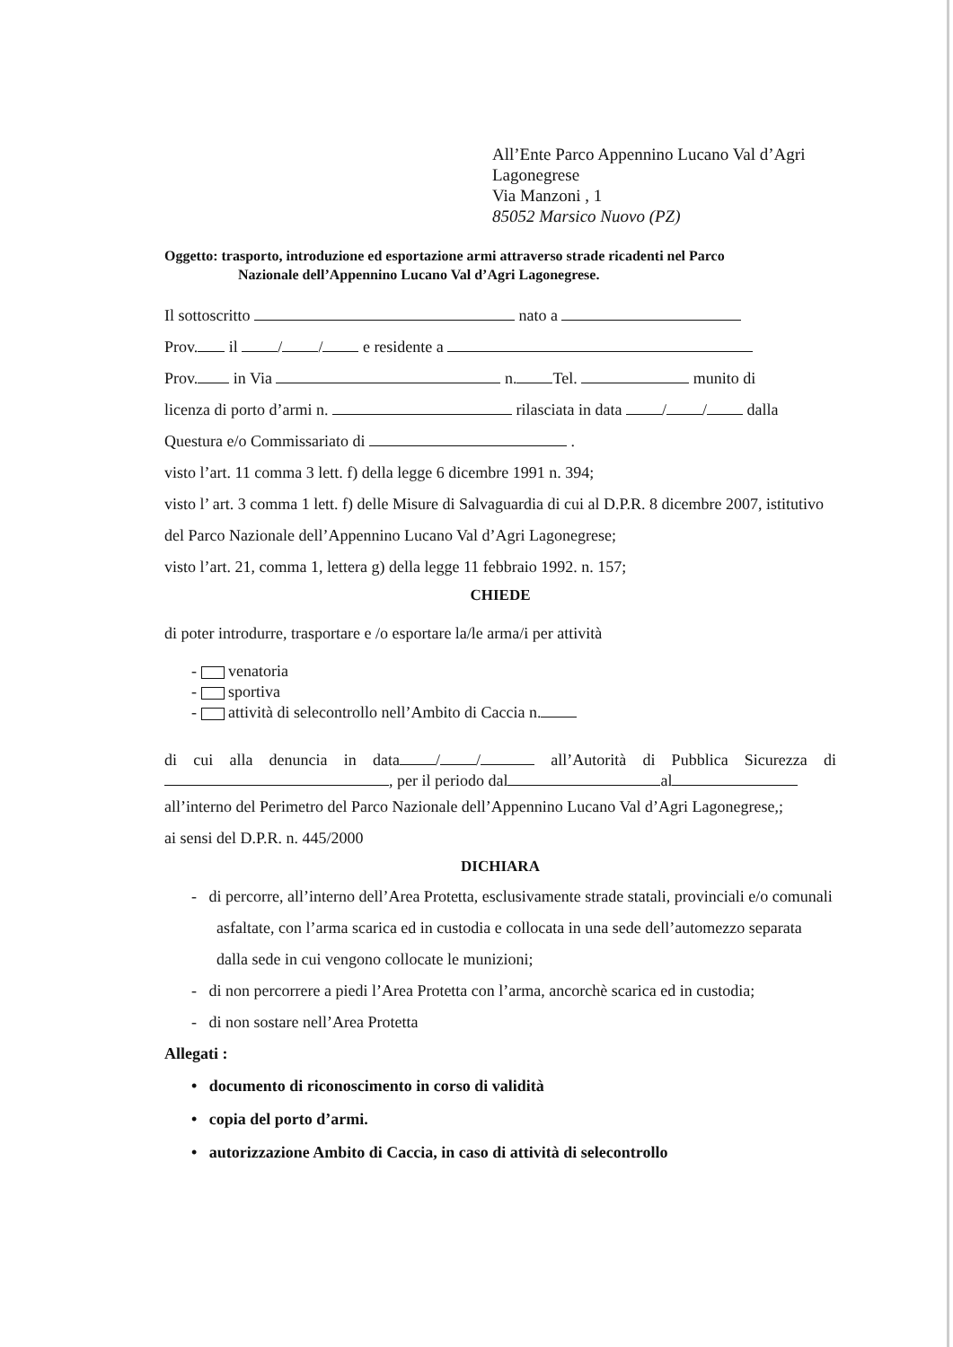All’Ente Parco Appennino Lucano Val d’Agri
Lagonegrese
Via Manzoni , 1
85052 Marsico Nuovo (PZ)
Oggetto: trasporto, introduzione ed esportazione armi attraverso strade ricadenti nel Parco
Nazionale dell’Appennino Lucano Val d’Agri Lagonegrese.
Il sottoscritto nato a
Prov. il / / e residente a
Prov. in Via n. Tel. munito di
licenza di porto d’armi n. rilasciata in data / / dalla
Questura e/o Commissariato di .
visto l’art. 11 comma 3 lett. f) della legge 6 dicembre 1991 n. 394;
visto l’ art. 3 comma 1 lett. f) delle Misure di Salvaguardia di cui al D.P.R. 8 dicembre 2007, istitutivo del Parco Nazionale dell’Appennino Lucano Val d’Agri Lagonegrese;
visto l’art. 21, comma 1, lettera g) della legge 11 febbraio 1992. n. 157;
CHIEDE
di poter introdurre, trasportare e /o esportare la/le arma/i per attività
- venatoria
- sportiva
- attività di selecontrollo nell’Ambito di Caccia n.
di cui alla denuncia in data / / all’Autorità di Pubblica Sicurezza di , per il periodo dal al
all’interno del Perimetro del Parco Nazionale dell’Appennino Lucano Val d’Agri Lagonegrese,;
ai sensi del D.P.R. n. 445/2000
DICHIARA
- di percorre, all’interno dell’Area Protetta, esclusivamente strade statali, provinciali e/o comunali asfaltate, con l’arma scarica ed in custodia e collocata in una sede dell’automezzo separata dalla sede in cui vengono collocate le munizioni;
- di non percorrere a piedi l’Area Protetta con l’arma, ancorchè scarica ed in custodia;
- di non sostare nell’Area Protetta
Allegati :
• documento di riconoscimento in corso di validità
• copia del porto d’armi.
• autorizzazione Ambito di Caccia, in caso di attività di selecontrollo